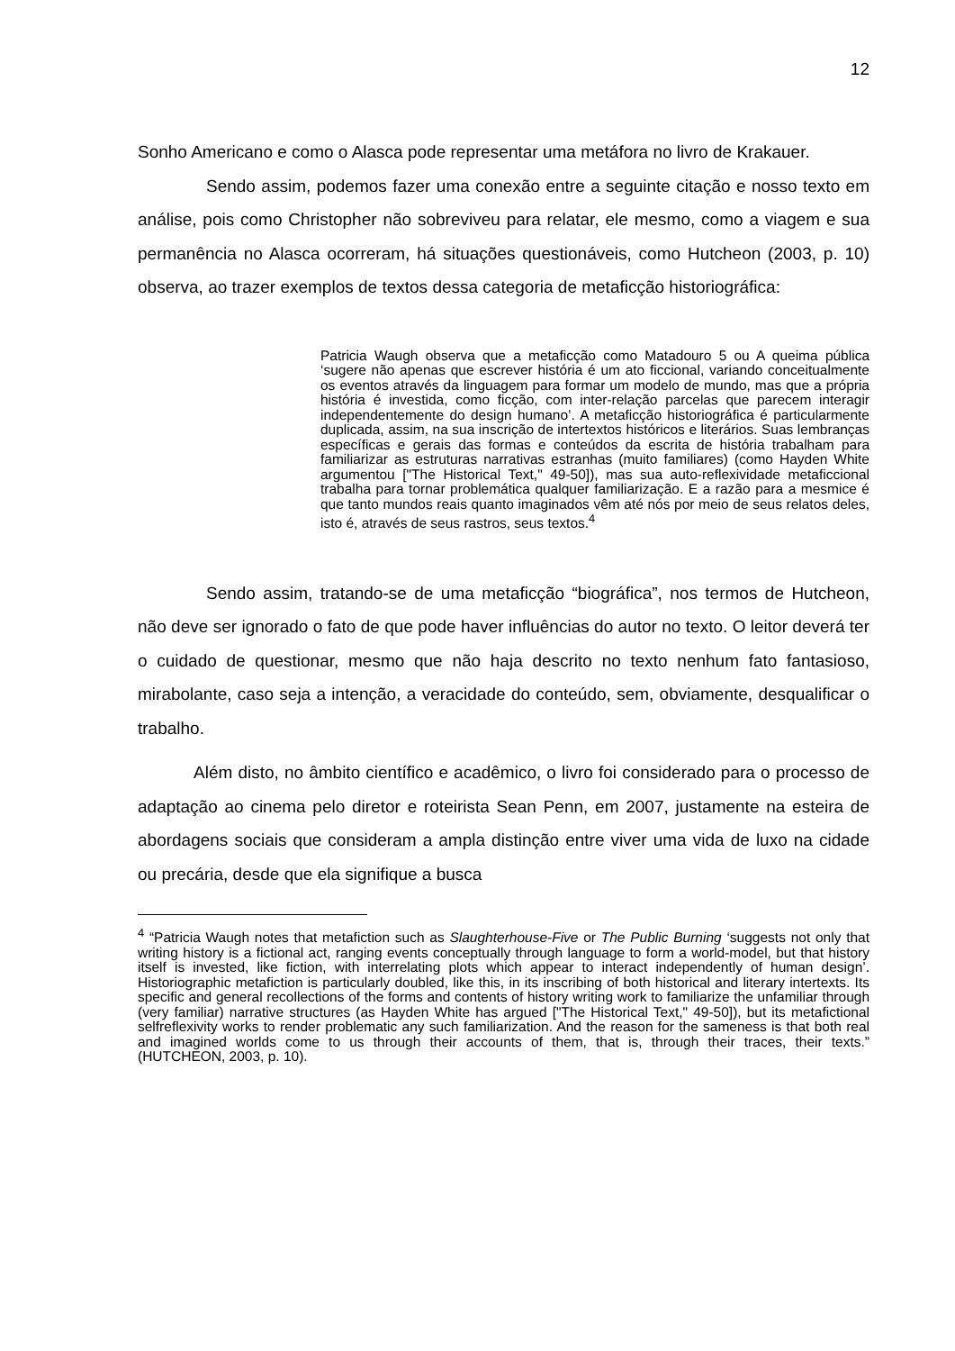12
Sonho Americano e como o Alasca pode representar uma metáfora no livro de Krakauer.
Sendo assim, podemos fazer uma conexão entre a seguinte citação e nosso texto em análise, pois como Christopher não sobreviveu para relatar, ele mesmo, como a viagem e sua permanência no Alasca ocorreram, há situações questionáveis, como Hutcheon (2003, p. 10) observa, ao trazer exemplos de textos dessa categoria de metaficção historiográfica:
Patricia Waugh observa que a metaficção como Matadouro 5 ou A queima pública ‘sugere não apenas que escrever história é um ato ficcional, variando conceitualmente os eventos através da linguagem para formar um modelo de mundo, mas que a própria história é investida, como ficção, com inter-relação parcelas que parecem interagir independentemente do design humano’. A metaficção historiográfica é particularmente duplicada, assim, na sua inscrição de intertextos históricos e literários. Suas lembranças específicas e gerais das formas e conteúdos da escrita de história trabalham para familiarizar as estruturas narrativas estranhas (muito familiares) (como Hayden White argumentou ["The Historical Text," 49-50]), mas sua auto-reflexividade metaficcional trabalha para tornar problemática qualquer familiarização. E a razão para a mesmice é que tanto mundos reais quanto imaginados vêm até nós por meio de seus relatos deles, isto é, através de seus rastros, seus textos.<sup>4</sup>
Sendo assim, tratando-se de uma metaficção “biográfica”, nos termos de Hutcheon, não deve ser ignorado o fato de que pode haver influências do autor no texto. O leitor deverá ter o cuidado de questionar, mesmo que não haja descrito no texto nenhum fato fantasioso, mirabolante, caso seja a intenção, a veracidade do conteúdo, sem, obviamente, desqualificar o trabalho.
Além disto, no âmbito científico e acadêmico, o livro foi considerado para o processo de adaptação ao cinema pelo diretor e roteirista Sean Penn, em 2007, justamente na esteira de abordagens sociais que consideram a ampla distinção entre viver uma vida de luxo na cidade ou precária, desde que ela signifique a busca
<sup>4</sup> “Patricia Waugh notes that metafiction such as Slaughterhouse-Five or The Public Burning ‘suggests not only that writing history is a fictional act, ranging events conceptually through language to form a world-model, but that history itself is invested, like fiction, with interrelating plots which appear to interact independently of human design’. Historiographic metafiction is particularly doubled, like this, in its inscribing of both historical and literary intertexts. Its specific and general recollections of the forms and contents of history writing work to familiarize the unfamiliar through (very familiar) narrative structures (as Hayden White has argued ["The Historical Text," 49-50]), but its metafictional selfreflexivity works to render problematic any such familiarization. And the reason for the sameness is that both real and imagined worlds come to us through their accounts of them, that is, through their traces, their texts.” (HUTCHEON, 2003, p. 10).